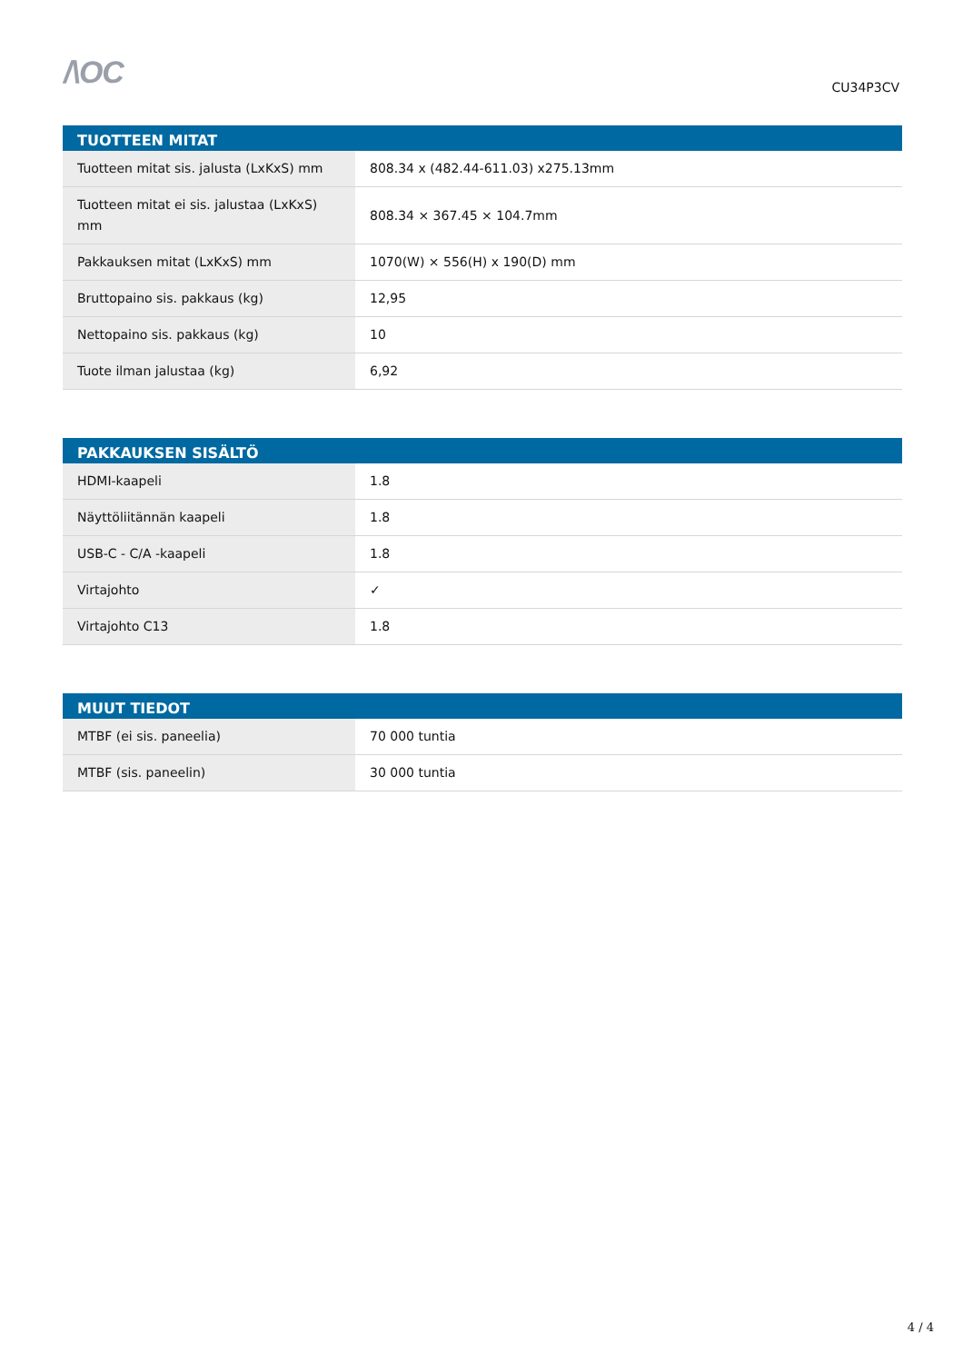/\OC
CU34P3CV
| TUOTTEEN MITAT | |
| --- | --- |
| Tuotteen mitat sis. jalusta (LxKxS) mm | 808.34 x (482.44-611.03) x275.13mm |
| Tuotteen mitat ei sis. jalustaa (LxKxS) mm | 808.34 × 367.45 × 104.7mm |
| Pakkauksen mitat (LxKxS) mm | 1070(W) × 556(H) x 190(D) mm |
| Bruttopaino sis. pakkaus (kg) | 12,95 |
| Nettopaino sis. pakkaus (kg) | 10 |
| Tuote ilman jalustaa (kg) | 6,92 |
| PAKKAUKSEN SISÄLTÖ | |
| --- | --- |
| HDMI-kaapeli | 1.8 |
| Näyttöliitännän kaapeli | 1.8 |
| USB-C - C/A -kaapeli | 1.8 |
| Virtajohto | ✓ |
| Virtajohto C13 | 1.8 |
| MUUT TIEDOT | |
| --- | --- |
| MTBF (ei sis. paneelia) | 70 000 tuntia |
| MTBF (sis. paneelin) | 30 000 tuntia |
4 / 4